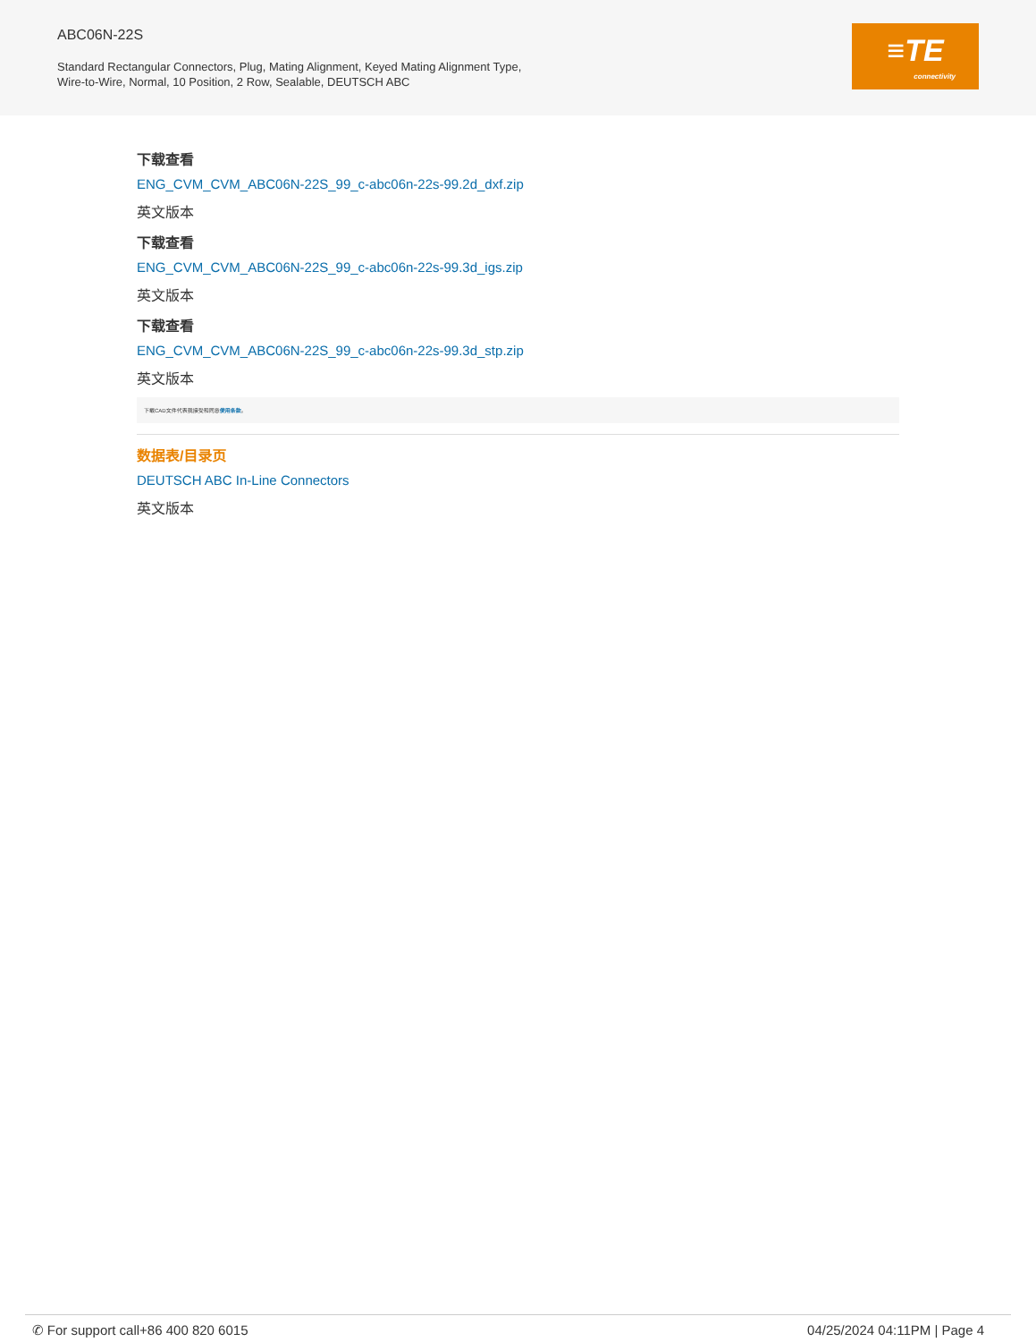ABC06N-22S
Standard Rectangular Connectors, Plug, Mating Alignment, Keyed Mating Alignment Type, Wire-to-Wire, Normal, 10 Position, 2 Row, Sealable, DEUTSCH ABC
≡TE
connectivity
下载查看
ENG_CVM_CVM_ABC06N-22S_99_c-abc06n-22s-99.2d_dxf.zip
英文版本
下载查看
ENG_CVM_CVM_ABC06N-22S_99_c-abc06n-22s-99.3d_igs.zip
英文版本
下载查看
ENG_CVM_CVM_ABC06N-22S_99_c-abc06n-22s-99.3d_stp.zip
英文版本
下载CAD文件代表我接受和同意使用条款。
数据表/目录页
DEUTSCH ABC In-Line Connectors
英文版本
✆ For support call+86 400 820 6015 04/25/2024 04:11PM | Page 4